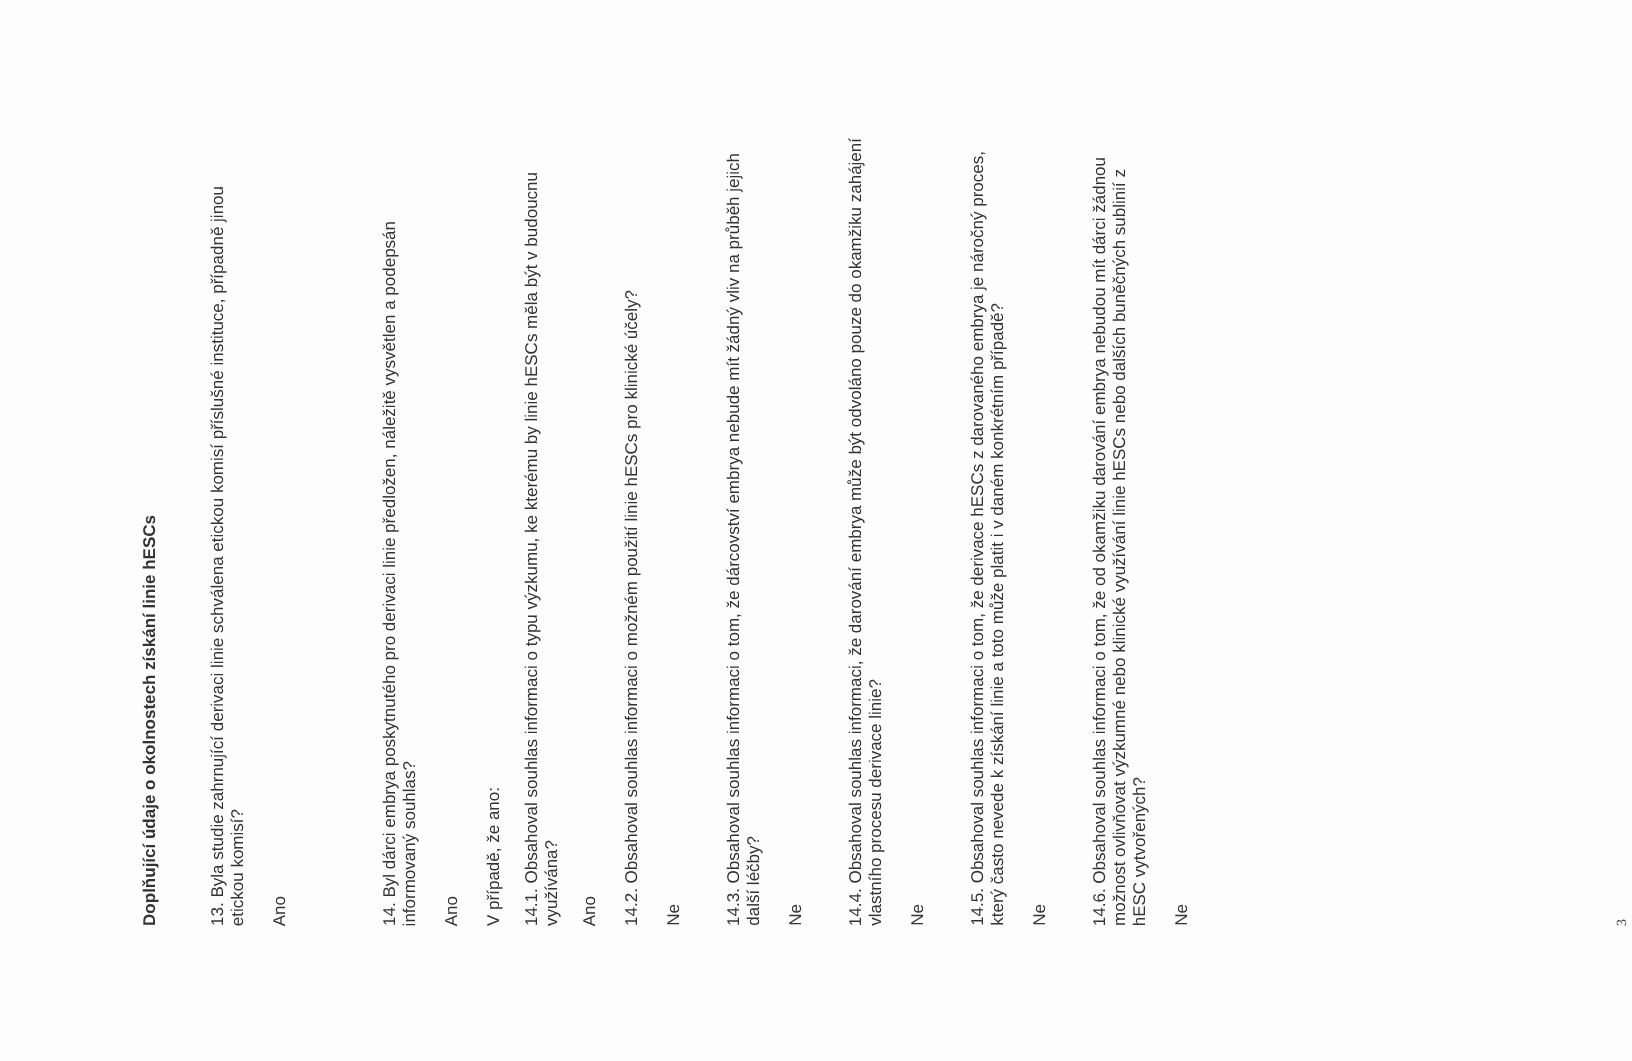Doplňující údaje o okolnostech získání linie hESCs
13. Byla studie zahrnující derivaci linie schválena etickou komisí příslušné instituce, případně jinou etickou komisí?
Ano
14. Byl dárci embrya poskytnutého pro derivaci linie předložen, náležitě vysvětlen a podepsán informovaný souhlas?
Ano
V případě, že ano:
14.1. Obsahoval souhlas informaci o typu výzkumu, ke kterému by linie hESCs měla být v budoucnu využívána?
Ano
14.2. Obsahoval souhlas informaci o možném použití linie hESCs pro klinické účely?
Ne
14.3. Obsahoval souhlas informaci o tom, že dárcovství embrya nebude mít žádný vliv na průběh jejich další léčby?
Ne
14.4. Obsahoval souhlas informaci, že darování embrya může být odvoláno pouze do okamžiku zahájení vlastního procesu derivace linie?
Ne
14.5. Obsahoval souhlas informaci o tom, že derivace hESCs z darovaného embrya je náročný proces, který často nevede k získání linie a toto může platit i v daném konkrétním případě?
Ne
14.6. Obsahoval souhlas informaci o tom, že od okamžiku darování embrya nebudou mít dárci žádnou možnost ovlivňovat výzkumné nebo klinické využívání linie hESCs nebo dalších buněčných sublinií z hESC vytvořených?
Ne
3